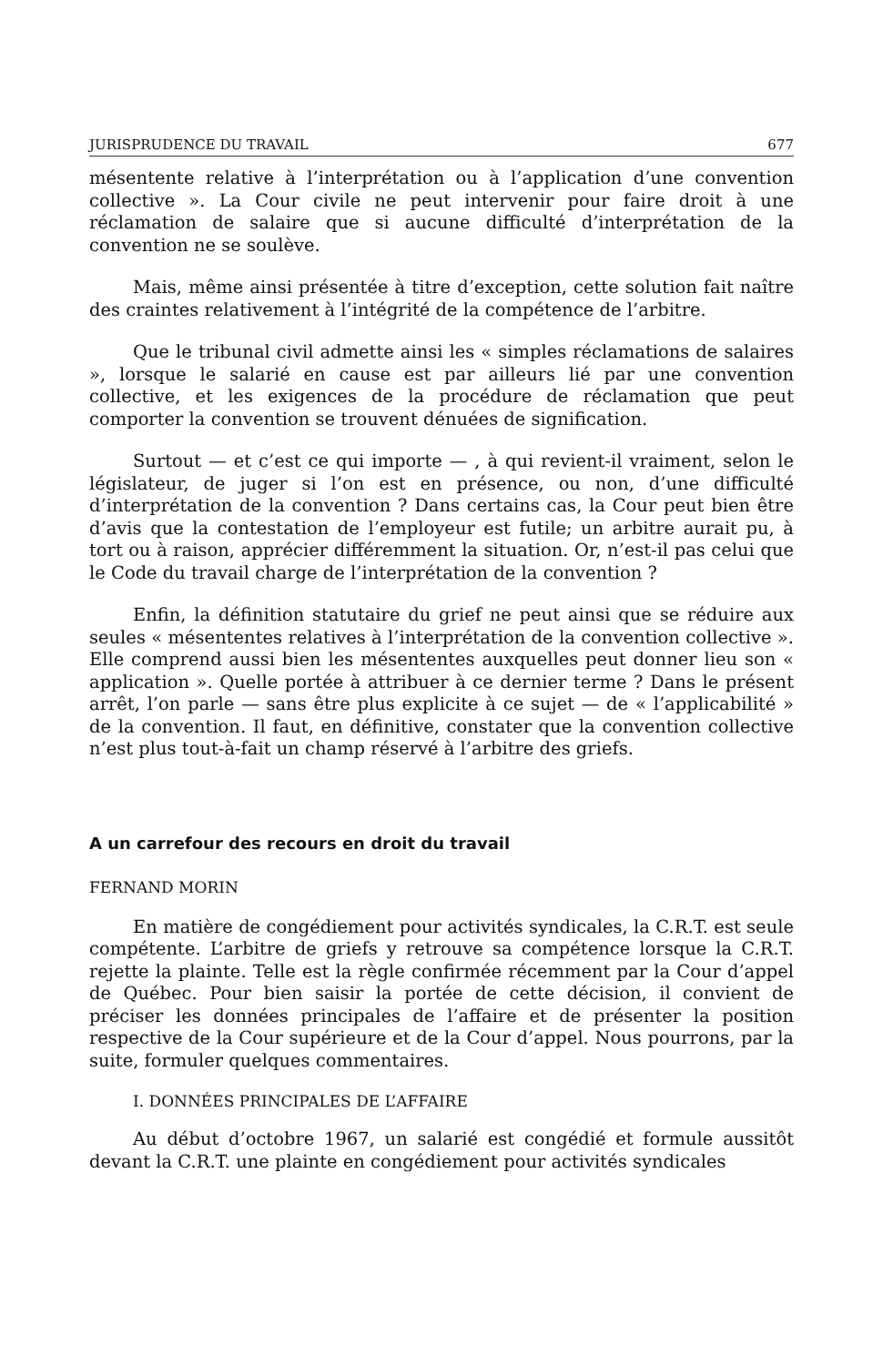JURISPRUDENCE DU TRAVAIL 677
mésentente relative à l’interprétation ou à l’application d’une convention collective ». La Cour civile ne peut intervenir pour faire droit à une réclamation de salaire que si aucune difficulté d’interprétation de la convention ne se soulève.
Mais, même ainsi présentée à titre d’exception, cette solution fait naître des craintes relativement à l’intégrité de la compétence de l’arbitre.
Que le tribunal civil admette ainsi les « simples réclamations de salaires », lorsque le salarié en cause est par ailleurs lié par une convention collective, et les exigences de la procédure de réclamation que peut comporter la convention se trouvent dénuées de signification.
Surtout — et c’est ce qui importe — , à qui revient-il vraiment, selon le législateur, de juger si l’on est en présence, ou non, d’une difficulté d’interprétation de la convention ? Dans certains cas, la Cour peut bien être d’avis que la contestation de l’employeur est futile; un arbitre aurait pu, à tort ou à raison, apprécier différemment la situation. Or, n’est-il pas celui que le Code du travail charge de l’interprétation de la convention ?
Enfin, la définition statutaire du grief ne peut ainsi que se réduire aux seules « mésententes relatives à l’interprétation de la convention collective ». Elle comprend aussi bien les mésententes auxquelles peut donner lieu son « application ». Quelle portée à attribuer à ce dernier terme ? Dans le présent arrêt, l’on parle — sans être plus explicite à ce sujet — de « l’applicabilité » de la convention. Il faut, en définitive, constater que la convention collective n’est plus tout-à-fait un champ réservé à l’arbitre des griefs.
A un carrefour des recours en droit du travail
FERNAND MORIN
En matière de congédiement pour activités syndicales, la C.R.T. est seule compétente. L’arbitre de griefs y retrouve sa compétence lorsque la C.R.T. rejette la plainte. Telle est la règle confirmée récemment par la Cour d’appel de Québec. Pour bien saisir la portée de cette décision, il convient de préciser les données principales de l’affaire et de présenter la position respective de la Cour supérieure et de la Cour d’appel. Nous pourrons, par la suite, formuler quelques commentaires.
I. DONNÉES PRINCIPALES DE L’AFFAIRE
Au début d’octobre 1967, un salarié est congédié et formule aussitôt devant la C.R.T. une plainte en congédiement pour activités syndicales